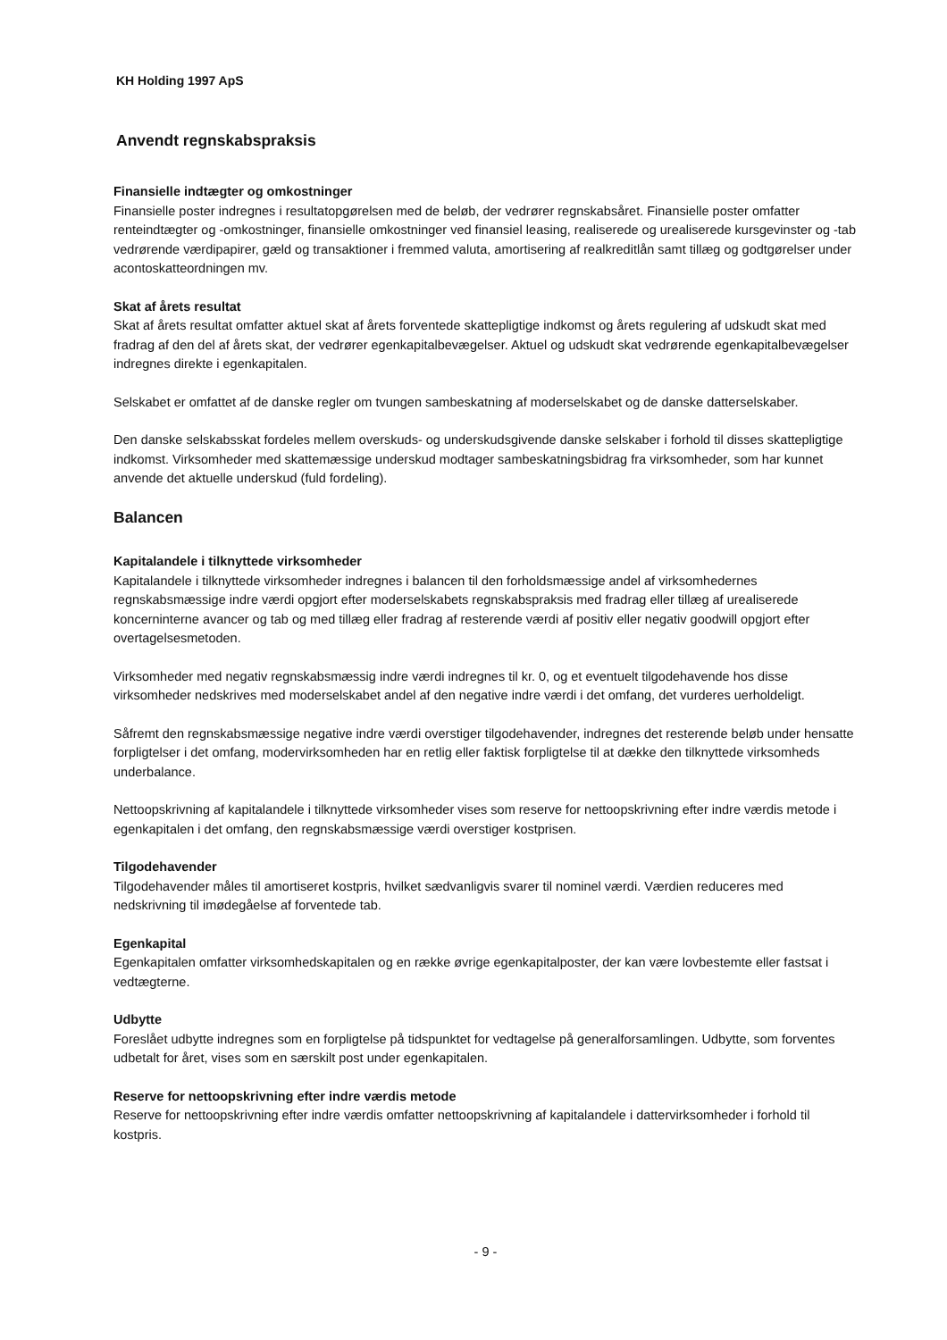KH Holding 1997 ApS
Anvendt regnskabspraksis
Finansielle indtægter og omkostninger
Finansielle poster indregnes i resultatopgørelsen med de beløb, der vedrører regnskabsåret. Finansielle poster omfatter renteindtægter og -omkostninger, finansielle omkostninger ved finansiel leasing, realiserede og urealiserede kursgevinster og -tab vedrørende værdipapirer, gæld og transaktioner i fremmed valuta, amortisering af realkreditlån samt tillæg og godtgørelser under acontoskatteordningen mv.
Skat af årets resultat
Skat af årets resultat omfatter aktuel skat af årets forventede skattepligtige indkomst og årets regulering af udskudt skat med fradrag af den del af årets skat, der vedrører egenkapitalbevægelser. Aktuel og udskudt skat vedrørende egenkapitalbevægelser indregnes direkte i egenkapitalen.
Selskabet er omfattet af de danske regler om tvungen sambeskatning af moderselskabet og de danske datterselskaber.
Den danske selskabsskat fordeles mellem overskuds- og underskudsgivende danske selskaber i forhold til disses skattepligtige indkomst. Virksomheder med skattemæssige underskud modtager sambeskatningsbidrag fra virksomheder, som har kunnet anvende det aktuelle underskud (fuld fordeling).
Balancen
Kapitalandele i tilknyttede virksomheder
Kapitalandele i tilknyttede virksomheder indregnes i balancen til den forholdsmæssige andel af virksomhedernes regnskabsmæssige indre værdi opgjort efter moderselskabets regnskabspraksis med fradrag eller tillæg af urealiserede koncerninterne avancer og tab og med tillæg eller fradrag af resterende værdi af positiv eller negativ goodwill opgjort efter overtagelsesmetoden.
Virksomheder med negativ regnskabsmæssig indre værdi indregnes til kr. 0, og et eventuelt tilgodehavende hos disse virksomheder nedskrives med moderselskabet andel af den negative indre værdi i det omfang, det vurderes uerholdeligt.
Såfremt den regnskabsmæssige negative indre værdi overstiger tilgodehavender, indregnes det resterende beløb under hensatte forpligtelser i det omfang, modervirksomheden har en retlig eller faktisk forpligtelse til at dække den tilknyttede virksomheds underbalance.
Nettoopskrivning af kapitalandele i tilknyttede virksomheder vises som reserve for nettoopskrivning efter indre værdis metode i egenkapitalen i det omfang, den regnskabsmæssige værdi overstiger kostprisen.
Tilgodehavender
Tilgodehavender måles til amortiseret kostpris, hvilket sædvanligvis svarer til nominel værdi. Værdien reduceres med nedskrivning til imødegåelse af forventede tab.
Egenkapital
Egenkapitalen omfatter virksomhedskapitalen og en række øvrige egenkapitalposter, der kan være lovbestemte eller fastsat i vedtægterne.
Udbytte
Foreslået udbytte indregnes som en forpligtelse på tidspunktet for vedtagelse på generalforsamlingen. Udbytte, som forventes udbetalt for året, vises som en særskilt post under egenkapitalen.
Reserve for nettoopskrivning efter indre værdis metode
Reserve for nettoopskrivning efter indre værdis omfatter nettoopskrivning af kapitalandele i dattervirksomheder i forhold til kostpris.
- 9 -